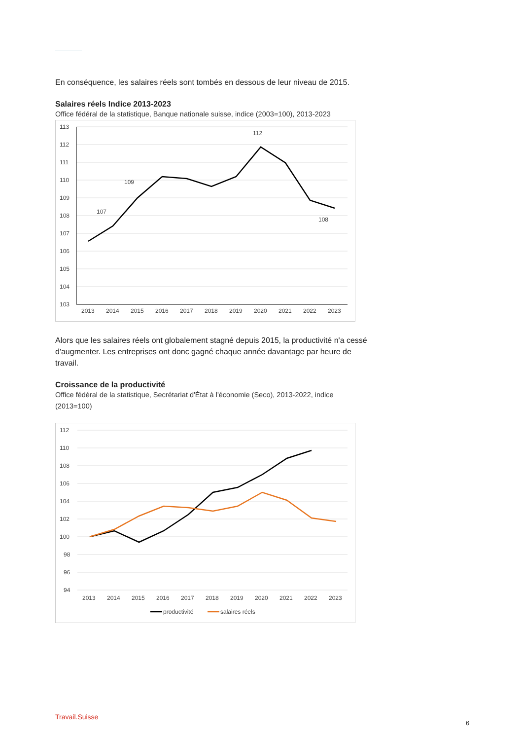En conséquence, les salaires réels sont tombés en dessous de leur niveau de 2015.
Salaires réels Indice 2013-2023
Office fédéral de la statistique, Banque nationale suisse, indice (2003=100), 2013-2023
113
112
111
110
109
108
107
106
105
104
103
112
109
107
108
2013
2014
2015
2016
2017
2018
2019
2020
2021
2022
2023
Alors que les salaires réels ont globalement stagné depuis 2015, la productivité n'a cessé d'augmenter. Les entreprises ont donc gagné chaque année davantage par heure de travail.
Croissance de la productivité
Office fédéral de la statistique, Secrétariat d'État à l'économie (Seco), 2013-2022, indice (2013=100)
112
110
108
106
104
102
100
98
96
94
2013
2014
2015
2016
2017
2018
2019
2020
2021
2022
2023
productivité
salaires réels
Travail.Suisse
6